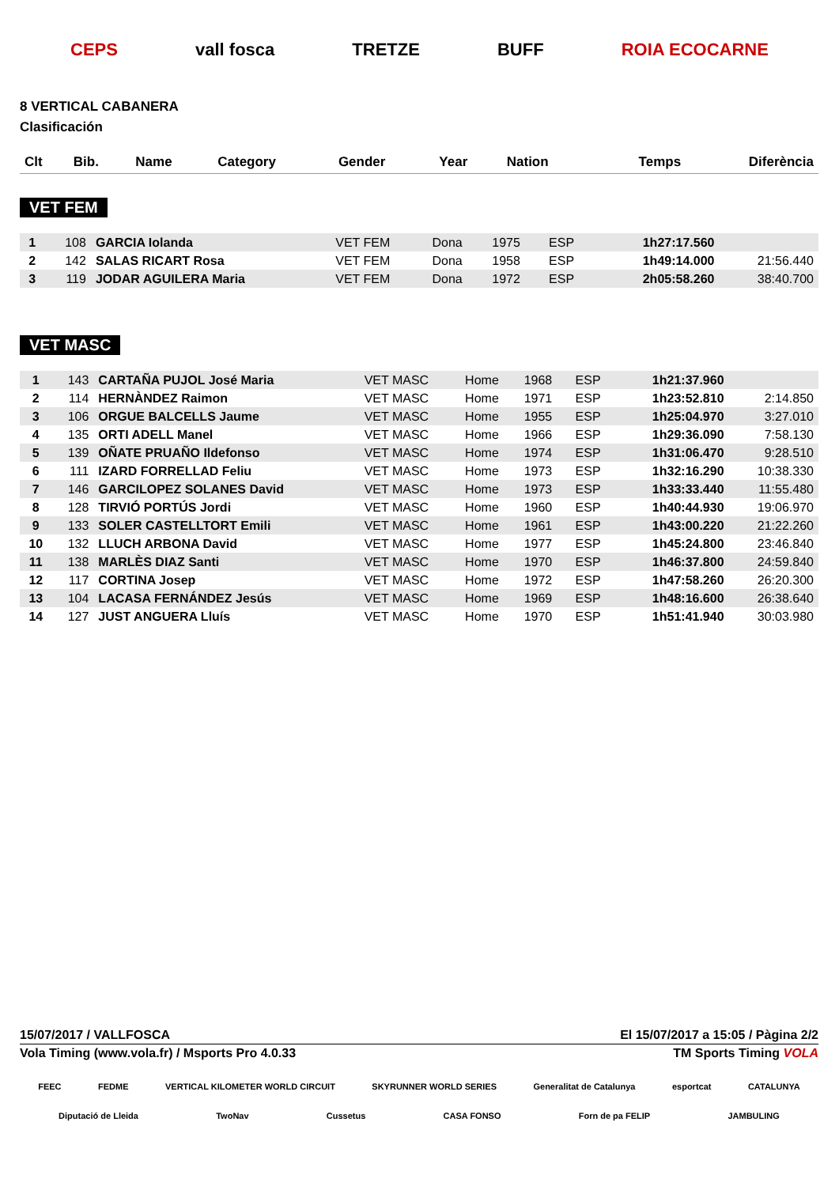CEPS vall fosca TRETZE BUFF ROIA ECOCARNE
8 VERTICAL CABANERA
Clasificación
| Clt | Bib. | Name | Category | Gender | Year | Nation | Temps | Diferència |
| --- | --- | --- | --- | --- | --- | --- | --- | --- |
VET FEM
| 1 | 108 | GARCIA Iolanda | VET FEM | Dona | 1975 | ESP | 1h27:17.560 | |
| 2 | 142 | SALAS RICART Rosa | VET FEM | Dona | 1958 | ESP | 1h49:14.000 | 21:56.440 |
| 3 | 119 | JODAR AGUILERA Maria | VET FEM | Dona | 1972 | ESP | 2h05:58.260 | 38:40.700 |
VET MASC
| 1 | 143 | CARTAÑA PUJOL José Maria | VET MASC | Home | 1968 | ESP | 1h21:37.960 | |
| 2 | 114 | HERNÀNDEZ Raimon | VET MASC | Home | 1971 | ESP | 1h23:52.810 | 2:14.850 |
| 3 | 106 | ORGUE BALCELLS Jaume | VET MASC | Home | 1955 | ESP | 1h25:04.970 | 3:27.010 |
| 4 | 135 | ORTI ADELL Manel | VET MASC | Home | 1966 | ESP | 1h29:36.090 | 7:58.130 |
| 5 | 139 | OÑATE PRUAÑO Ildefonso | VET MASC | Home | 1974 | ESP | 1h31:06.470 | 9:28.510 |
| 6 | 111 | IZARD FORRELLAD Feliu | VET MASC | Home | 1973 | ESP | 1h32:16.290 | 10:38.330 |
| 7 | 146 | GARCILOPEZ SOLANES David | VET MASC | Home | 1973 | ESP | 1h33:33.440 | 11:55.480 |
| 8 | 128 | TIRVIÓ PORTÚS Jordi | VET MASC | Home | 1960 | ESP | 1h40:44.930 | 19:06.970 |
| 9 | 133 | SOLER CASTELLTORT Emili | VET MASC | Home | 1961 | ESP | 1h43:00.220 | 21:22.260 |
| 10 | 132 | LLUCH ARBONA David | VET MASC | Home | 1977 | ESP | 1h45:24.800 | 23:46.840 |
| 11 | 138 | MARLÈS DIAZ Santi | VET MASC | Home | 1970 | ESP | 1h46:37.800 | 24:59.840 |
| 12 | 117 | CORTINA Josep | VET MASC | Home | 1972 | ESP | 1h47:58.260 | 26:20.300 |
| 13 | 104 | LACASA FERNÁNDEZ Jesús | VET MASC | Home | 1969 | ESP | 1h48:16.600 | 26:38.640 |
| 14 | 127 | JUST ANGUERA Lluís | VET MASC | Home | 1970 | ESP | 1h51:41.940 | 30:03.980 |
15/07/2017 / VALLFOSCA El 15/07/2017 a 15:05 / Pàgina 2/2
Vola Timing (www.vola.fr) / Msports Pro 4.0.33 TM Sports Timing VOLA
FEEC FEDME VERTICAL KILOMETER WORLD CIRCUIT SKYRUNNER WORLD SERIES Generalitat de Catalunya esportcat CATALUNYA
Diputació de Lleida TwoNav Cussetus CASA FONSO Forn de pa FELIP JAMBULING